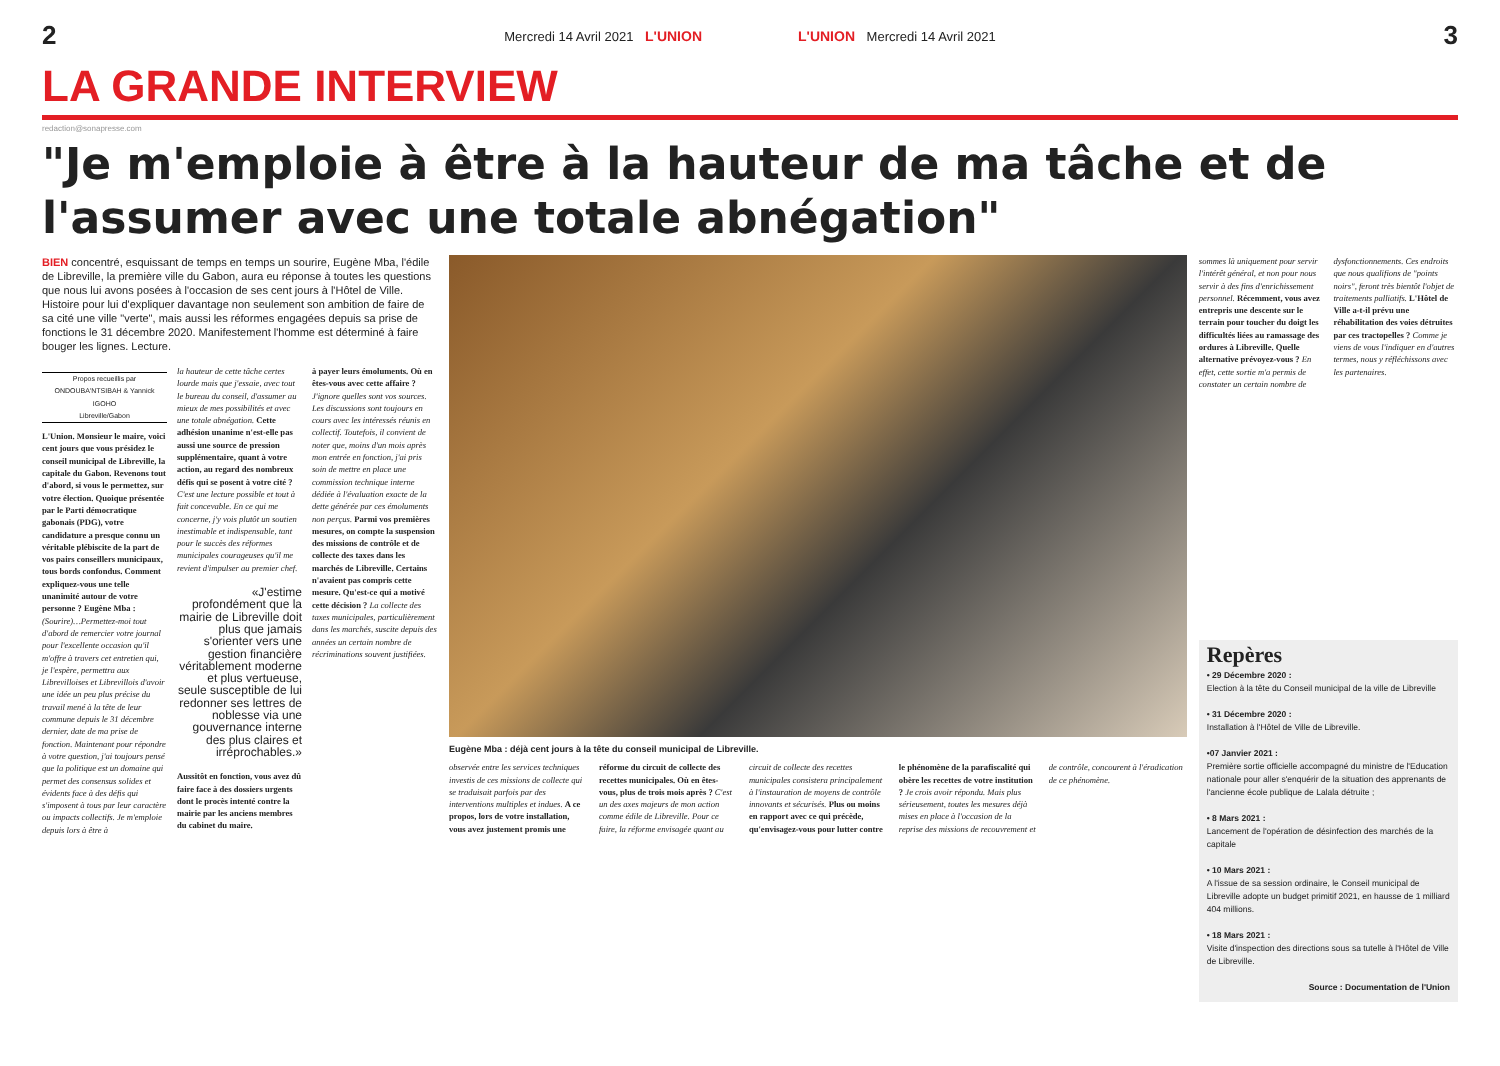2 Mercredi 14 Avril 2021 L'UNION L'UNION Mercredi 14 Avril 2021 3
LA GRANDE INTERVIEW
redaction@sonapresse.com
"Je m'emploie à être à la hauteur de ma tâche et de l'assumer avec une totale abnégation"
BIEN concentré, esquissant de temps en temps un sourire, Eugène Mba, l'édile de Libreville, la première ville du Gabon, aura eu réponse à toutes les questions que nous lui avons posées à l'occasion de ses cent jours à l'Hôtel de Ville. Histoire pour lui d'expliquer davantage non seulement son ambition de faire de sa cité une ville "verte", mais aussi les réformes engagées depuis sa prise de fonctions le 31 décembre 2020. Manifestement l'homme est déterminé à faire bouger les lignes. Lecture.
Propos recueillis par
ONDOUBA'NTSIBAH & Yannick IGOHO
Libreville/Gabon
L'Union. Monsieur le maire, voici cent jours que vous présidez le conseil municipal de Libreville, la capitale du Gabon. Revenons tout d'abord, si vous le permettez, sur votre élection. Quoique présentée par le Parti démocratique gabonais (PDG), votre candidature a presque connu un véritable plébiscite de la part de vos pairs conseillers municipaux, tous bords confondus. Comment expliquez-vous une telle unanimité autour de votre personne ? Eugène Mba : (Sourire)…Permettez-moi tout d'abord de remercier votre journal pour l'excellente occasion qu'il m'offre à travers cet entretien qui, je l'espère, permettra aux Librevilloises et Librevillois d'avoir une idée un peu plus précise du travail mené à la tête de leur commune depuis le 31 décembre dernier, date de ma prise de fonction. Maintenant pour répondre à votre question, j'ai toujours pensé que la politique est un domaine qui permet des consensus solides et évidents face à des défis qui s'imposent à tous par leur caractère ou impacts collectifs. Je m'emploie depuis lors à être à
la hauteur de cette tâche certes lourde mais que j'essaie, avec tout le bureau du conseil, d'assumer au mieux de mes possibilités et avec une totale abnégation. Cette adhésion unanime n'est-elle pas aussi une source de pression supplémentaire, quant à votre action, au regard des nombreux défis qui se posent à votre cité ? C'est une lecture possible et tout à fait concevable. En ce qui me concerne, j'y vois plutôt un soutien inestimable et indispensable, tant pour le succès des réformes municipales courageuses qu'il me revient d'impulser au premier chef.
«J'estime profondément que la mairie de Libreville doit plus que jamais s'orienter vers une gestion financière véritablement moderne et plus vertueuse, seule susceptible de lui redonner ses lettres de noblesse via une gouvernance interne des plus claires et irréprochables.»
Aussitôt en fonction, vous avez dû faire face à des dossiers urgents dont le procès intenté contre la mairie par les anciens membres du cabinet du maire.
à payer leurs émoluments. Où en êtes-vous avec cette affaire ? J'ignore quelles sont vos sources. Les discussions sont toujours en cours avec les intéressés réunis en collectif. Toutefois, il convient de noter que, moins d'un mois après mon entrée en fonction, j'ai pris soin de mettre en place une commission technique interne dédiée à l'évaluation exacte de la dette générée par ces émoluments non perçus. Parmi vos premières mesures, on compte la suspension des missions de contrôle et de collecte des taxes dans les marchés de Libreville. Certains n'avaient pas compris cette mesure. Qu'est-ce qui a motivé cette décision ? La collecte des taxes municipales, particulièrement dans les marchés, suscite depuis des années un certain nombre de récriminations souvent justifiées.
Eugène Mba : déjà cent jours à la tête du conseil municipal de Libreville.
observée entre les services techniques investis de ces missions de collecte qui se traduisait parfois par des interventions multiples et indues. A ce propos, lors de votre installation, vous avez justement promis une réforme du circuit de collecte des recettes municipales. Où en êtes-vous, plus de trois mois après ? C'est un des axes majeurs de mon action comme édile de Libreville. Pour ce faire, la réforme envisagée quant au circuit de collecte des recettes municipales consistera principalement à l'instauration de moyens de contrôle innovants et sécurisés. Plus ou moins en rapport avec ce qui précède, qu'envisagez-vous pour lutter contre le phénomène de la parafiscalité qui obère les recettes de votre institution ? Je crois avoir répondu. Mais plus sérieusement, toutes les mesures déjà mises en place à l'occasion de la reprise des missions de recouvrement et de contrôle, concourent à l'éradication de ce phénomène.
sommes là uniquement pour servir l'intérêt général, et non pour nous servir à des fins d'enrichissement personnel. Récemment, vous avez entrepris une descente sur le terrain pour toucher du doigt les difficultés liées au ramassage des ordures à Libreville. Quelle alternative prévoyez-vous ? En effet, cette sortie m'a permis de constater un certain nombre de dysfonctionnements. Ces endroits que nous qualifions de "points noirs", feront très bientôt l'objet de traitements palliatifs. L'Hôtel de Ville a-t-il prévu une réhabilitation des voies détruites par ces tractopelles ? Comme je viens de vous l'indiquer en d'autres termes, nous y réfléchissons avec les partenaires.
Repères
• 29 Décembre 2020 :
Election à la tête du Conseil municipal de la ville de Libreville
• 31 Décembre 2020 :
Installation à l'Hôtel de Ville de Libreville.
•07 Janvier 2021 :
Première sortie officielle accompagné du ministre de l'Education nationale pour aller s'enquérir de la situation des apprenants de l'ancienne école publique de Lalala détruite ;
• 8 Mars 2021 :
Lancement de l'opération de désinfection des marchés de la capitale
• 10 Mars 2021 :
A l'issue de sa session ordinaire, le Conseil municipal de Libreville adopte un budget primitif 2021, en hausse de 1 milliard 404 millions.
• 18 Mars 2021 :
Visite d'inspection des directions sous sa tutelle à l'Hôtel de Ville de Libreville.
Source : Documentation de l'Union